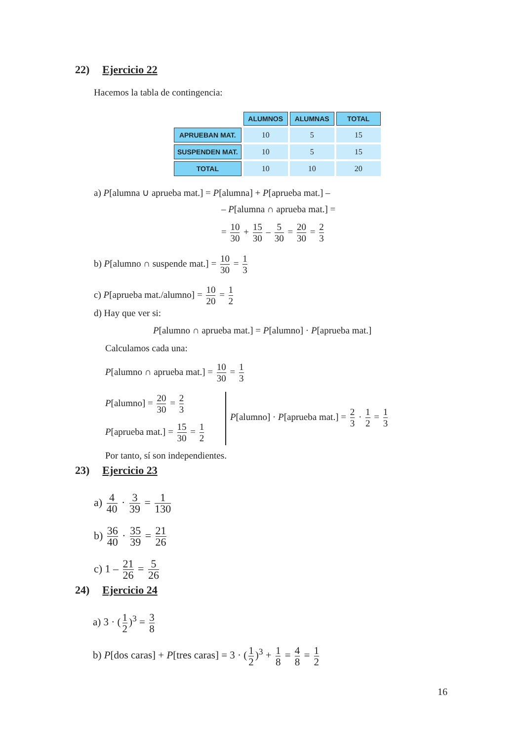22) Ejercicio 22
Hacemos la tabla de contingencia:
| | ALUMNOS | ALUMNAS | TOTAL |
| --- | --- | --- | --- |
| APRUEBAN MAT. | 10 | 5 | 15 |
| SUSPENDEN MAT. | 10 | 5 | 15 |
| TOTAL | 10 | 10 | 20 |
a) P[alumna ∪ aprueba mat.] = P[alumna] + P[aprueba mat.] –
– P[alumna ∩ aprueba mat.] =
= 10 30 + 15 30 – 5 30 = 20 30 = 2 3
b) P[alumno ∩ suspende mat.] = 10 30 = 1 3
c) P[aprueba mat./alumno] = 10 20 = 1 2
d) Hay que ver si:
P[alumno ∩ aprueba mat.] = P[alumno] · P[aprueba mat.]
Calculamos cada una:
P[alumno ∩ aprueba mat.] = 10 30 = 1 3
P[alumno] = 20 30 = 2 3
P[aprueba mat.] = 15 30 = 1 2
P[alumno] · P[aprueba mat.] = 2 3 · 1 2 = 1 3
Por tanto, sí son independientes.
23) Ejercicio 23
a) 4 40 · 3 39 = 1 130
b) 36 40 · 35 39 = 21 26
c) 1 – 21 26 = 5 26
24) Ejercicio 24
a) 3 · (1 2)<sup>3</sup> = 3 8
b) P[dos caras] + P[tres caras] = 3 · (1 2)<sup>3</sup> + 1 8 = 4 8 = 1 2
16